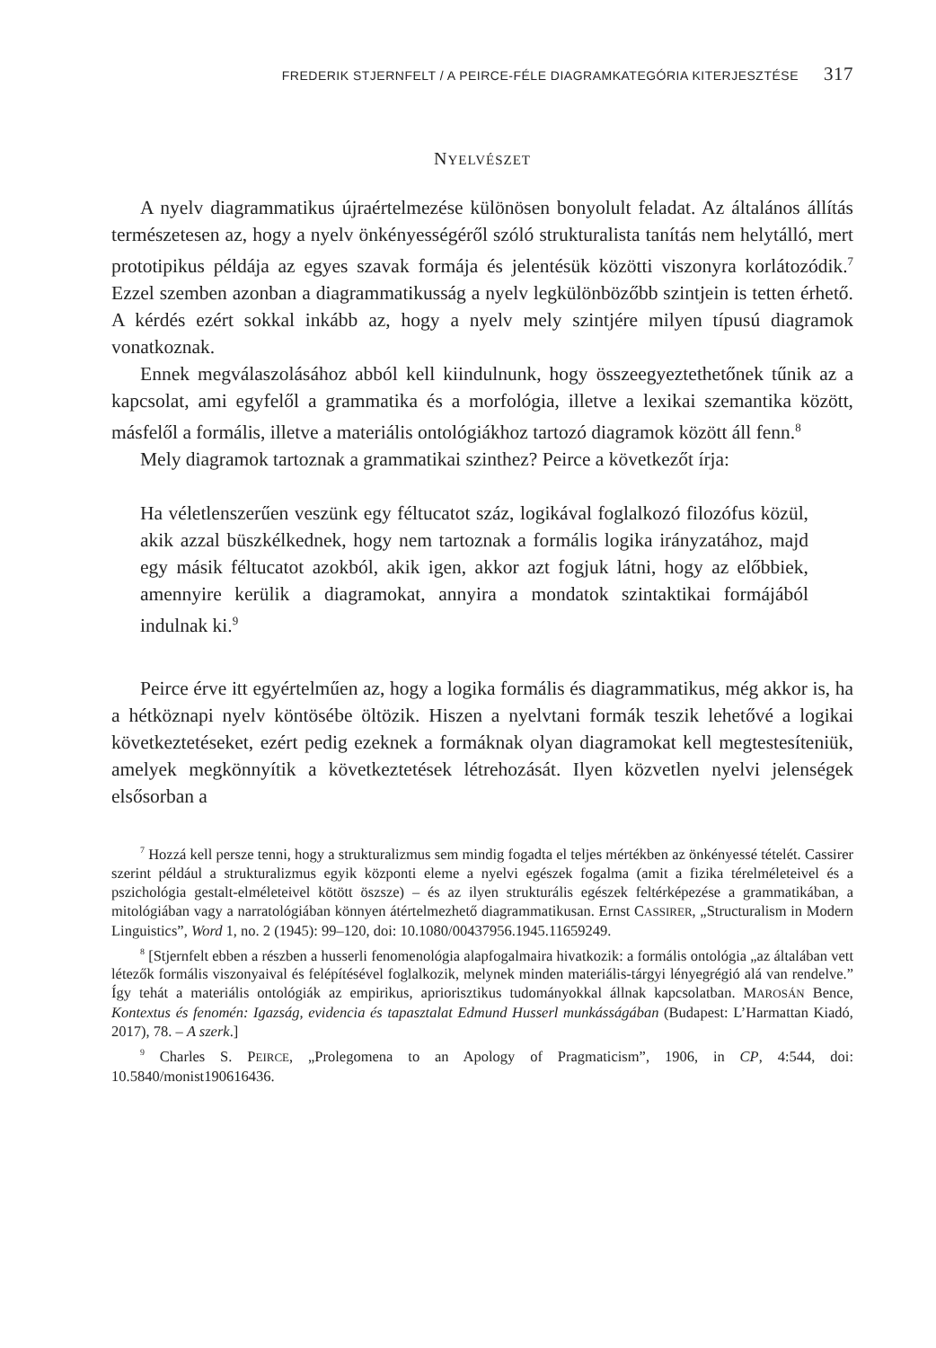FREDERIK STJERNFELT / A PEIRCE-FÉLE DIAGRAMKATEGÓRIA KITERJESZTÉSE 317
NYELVÉSZET
A nyelv diagrammatikus újraértelmezése különösen bonyolult feladat. Az általános állítás természetesen az, hogy a nyelv önkényességéről szóló strukturalista tanítás nem helytálló, mert prototipikus példája az egyes szavak formája és jelentésük közötti viszonyra korlátozódik.<sup>7</sup> Ezzel szemben azonban a diagrammatikusság a nyelv legkülönbözőbb szintjein is tetten érhető. A kérdés ezért sokkal inkább az, hogy a nyelv mely szintjére milyen típusú diagramok vonatkoznak.
Ennek megválaszolásához abból kell kiindulnunk, hogy összeegyeztethetőnek tűnik az a kapcsolat, ami egyfelől a grammatika és a morfológia, illetve a lexikai szemantika között, másfelől a formális, illetve a materiális ontológiákhoz tartozó diagramok között áll fenn.<sup>8</sup>
Mely diagramok tartoznak a grammatikai szinthez? Peirce a következőt írja:
Ha véletlenszerűen veszünk egy féltucatot száz, logikával foglalkozó filozófus közül, akik azzal büszkélkednek, hogy nem tartoznak a formális logika irányzatához, majd egy másik féltucatot azokból, akik igen, akkor azt fogjuk látni, hogy az előbbiek, amennyire kerülik a diagramokat, annyira a mondatok szintaktikai formájából indulnak ki.<sup>9</sup>
Peirce érve itt egyértelműen az, hogy a logika formális és diagrammatikus, még akkor is, ha a hétköznapi nyelv köntösébe öltözik. Hiszen a nyelvtani formák teszik lehetővé a logikai következtetéseket, ezért pedig ezeknek a formáknak olyan diagramokat kell megtestesíteniük, amelyek megkönnyítik a következtetések létrehozását. Ilyen közvetlen nyelvi jelenségek elsősorban a
<sup>7</sup> Hozzá kell persze tenni, hogy a strukturalizmus sem mindig fogadta el teljes mértékben az önkényessé tételét. Cassirer szerint például a strukturalizmus egyik központi eleme a nyelvi egészek fogalma (amit a fizika térelméleteivel és a pszichológia gestalt-elméleteivel kötött öszsze) – és az ilyen strukturális egészek feltérképezése a grammatikában, a mitológiában vagy a narratológiában könnyen átértelmezhető diagrammatikusan. Ernst CASSIRER, „Structuralism in Modern Linguistics”, Word 1, no. 2 (1945): 99–120, doi: 10.1080/00437956.1945.11659249.
<sup>8</sup> [Stjernfelt ebben a részben a husserli fenomenológia alapfogalmaira hivatkozik: a formális ontológia „az általában vett létezők formális viszonyaival és felépítésével foglalkozik, melynek minden materiális-tárgyi lényegrégió alá van rendelve.” Így tehát a materiális ontológiák az empirikus, apriorisztikus tudományokkal állnak kapcsolatban. MAROSÁN Bence, Kontextus és fenomén: Igazság, evidencia és tapasztalat Edmund Husserl munkásságában (Budapest: L’Harmattan Kiadó, 2017), 78. – A szerk.]
<sup>9</sup> Charles S. PEIRCE, „Prolegomena to an Apology of Pragmaticism”, 1906, in CP, 4:544, doi: 10.5840/monist190616436.